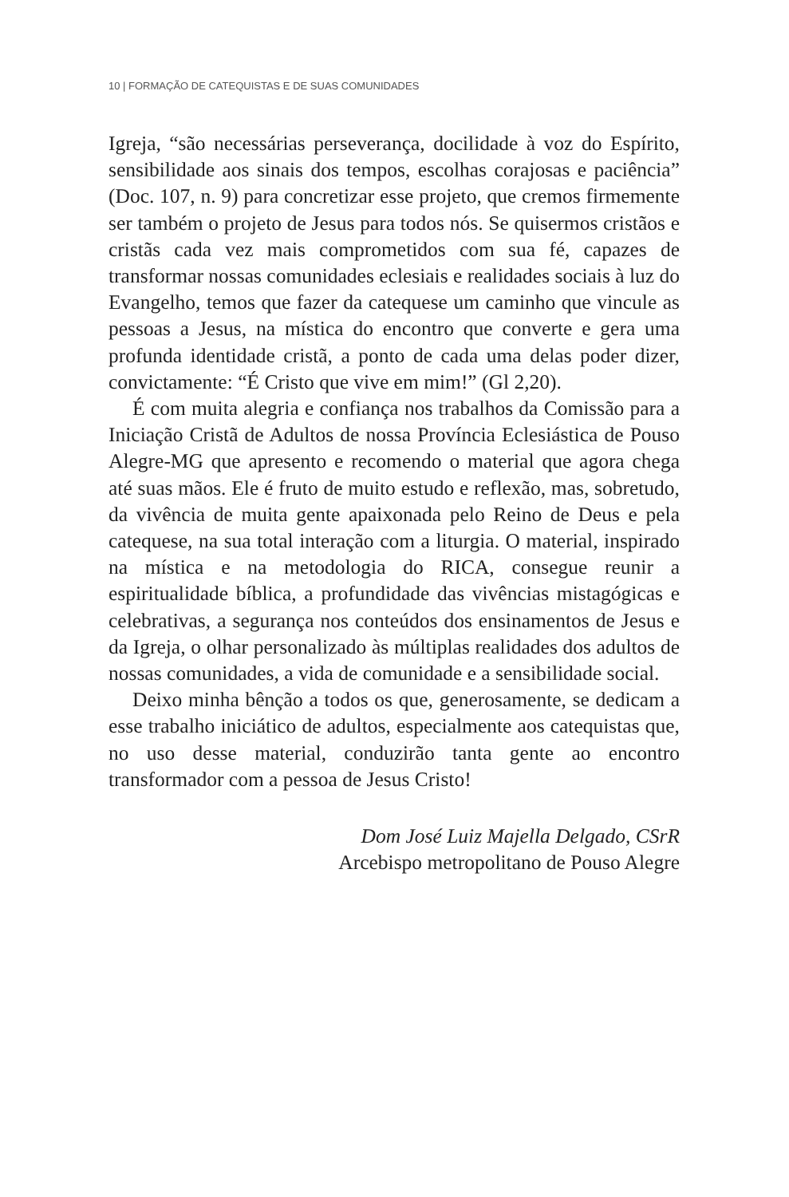10 | FORMAÇÃO DE CATEQUISTAS E DE SUAS COMUNIDADES
Igreja, “são necessárias perseverança, docilidade à voz do Espírito, sensibilidade aos sinais dos tempos, escolhas corajosas e paciência” (Doc. 107, n. 9) para concretizar esse projeto, que cremos firmemente ser também o projeto de Jesus para todos nós. Se quisermos cristãos e cristãs cada vez mais comprometidos com sua fé, capazes de transformar nossas comunidades eclesiais e realidades sociais à luz do Evangelho, temos que fazer da catequese um caminho que vincule as pessoas a Jesus, na mística do encontro que converte e gera uma profunda identidade cristã, a ponto de cada uma delas poder dizer, convictamente: “É Cristo que vive em mim!” (Gl 2,20).
É com muita alegria e confiança nos trabalhos da Comissão para a Iniciação Cristã de Adultos de nossa Província Eclesiástica de Pouso Alegre-MG que apresento e recomendo o material que agora chega até suas mãos. Ele é fruto de muito estudo e reflexão, mas, sobretudo, da vivência de muita gente apaixonada pelo Reino de Deus e pela catequese, na sua total interação com a liturgia. O material, inspirado na mística e na metodologia do RICA, consegue reunir a espiritualidade bíblica, a profundidade das vivências mistagógicas e celebrativas, a segurança nos conteúdos dos ensinamentos de Jesus e da Igreja, o olhar personalizado às múltiplas realidades dos adultos de nossas comunidades, a vida de comunidade e a sensibilidade social.
Deixo minha bênção a todos os que, generosamente, se dedicam a esse trabalho iniciático de adultos, especialmente aos catequistas que, no uso desse material, conduzirão tanta gente ao encontro transformador com a pessoa de Jesus Cristo!
Dom José Luiz Majella Delgado, CSrR
Arcebispo metropolitano de Pouso Alegre